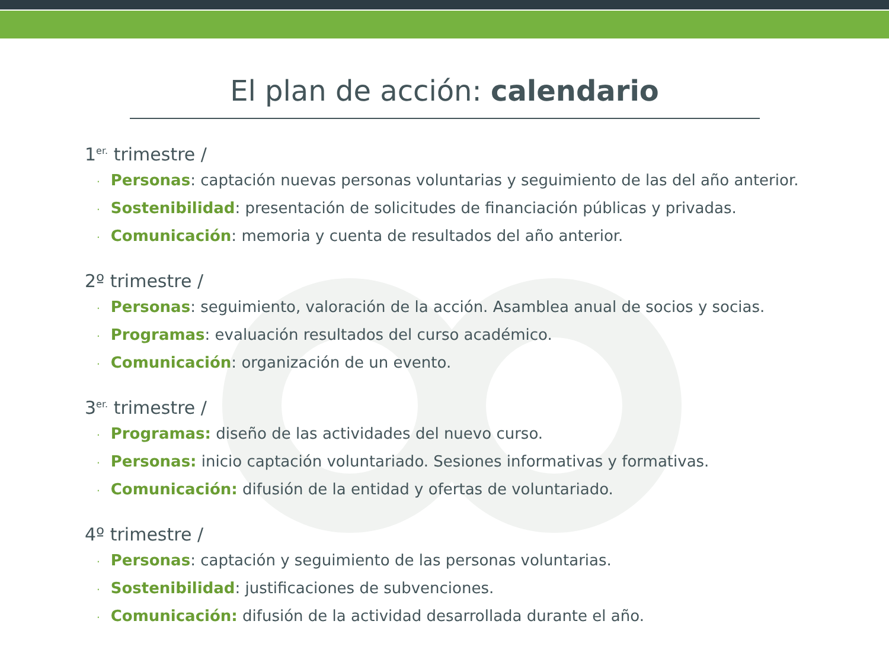El plan de acción: calendario
1<sup>er.</sup> trimestre /
· Personas: captación nuevas personas voluntarias y seguimiento de las del año anterior.
· Sostenibilidad: presentación de solicitudes de financiación públicas y privadas.
· Comunicación: memoria y cuenta de resultados del año anterior.
2º trimestre /
· Personas: seguimiento, valoración de la acción. Asamblea anual de socios y socias.
· Programas: evaluación resultados del curso académico.
· Comunicación: organización de un evento.
3<sup>er.</sup> trimestre /
· Programas: diseño de las actividades del nuevo curso.
· Personas: inicio captación voluntariado. Sesiones informativas y formativas.
· Comunicación: difusión de la entidad y ofertas de voluntariado.
4º trimestre /
· Personas: captación y seguimiento de las personas voluntarias.
· Sostenibilidad: justificaciones de subvenciones.
· Comunicación: difusión de la actividad desarrollada durante el año.